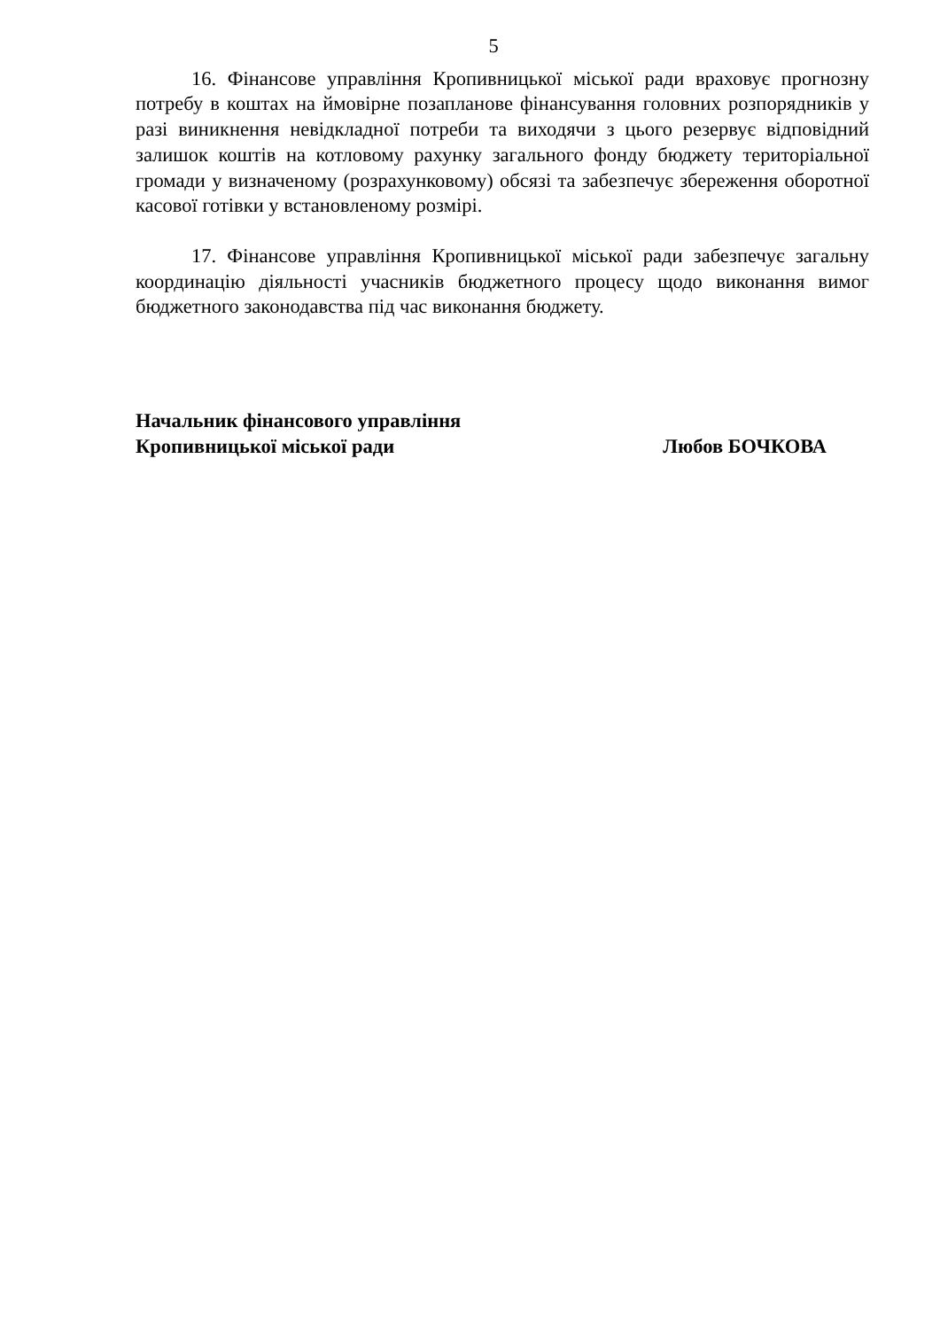5
16. Фінансове управління Кропивницької міської ради враховує прогнозну потребу в коштах на ймовірне позапланове фінансування головних розпорядників у разі виникнення невідкладної потреби та виходячи з цього резервує відповідний залишок коштів на котловому рахунку загального фонду бюджету територіальної громади у визначеному (розрахунковому) обсязі та забезпечує збереження оборотної касової готівки у встановленому розмірі.
17. Фінансове управління Кропивницької міської ради забезпечує загальну координацію діяльності учасників бюджетного процесу щодо виконання вимог бюджетного законодавства під час виконання бюджету.
Начальник фінансового управління
Кропивницької міської ради Любов БОЧКОВА